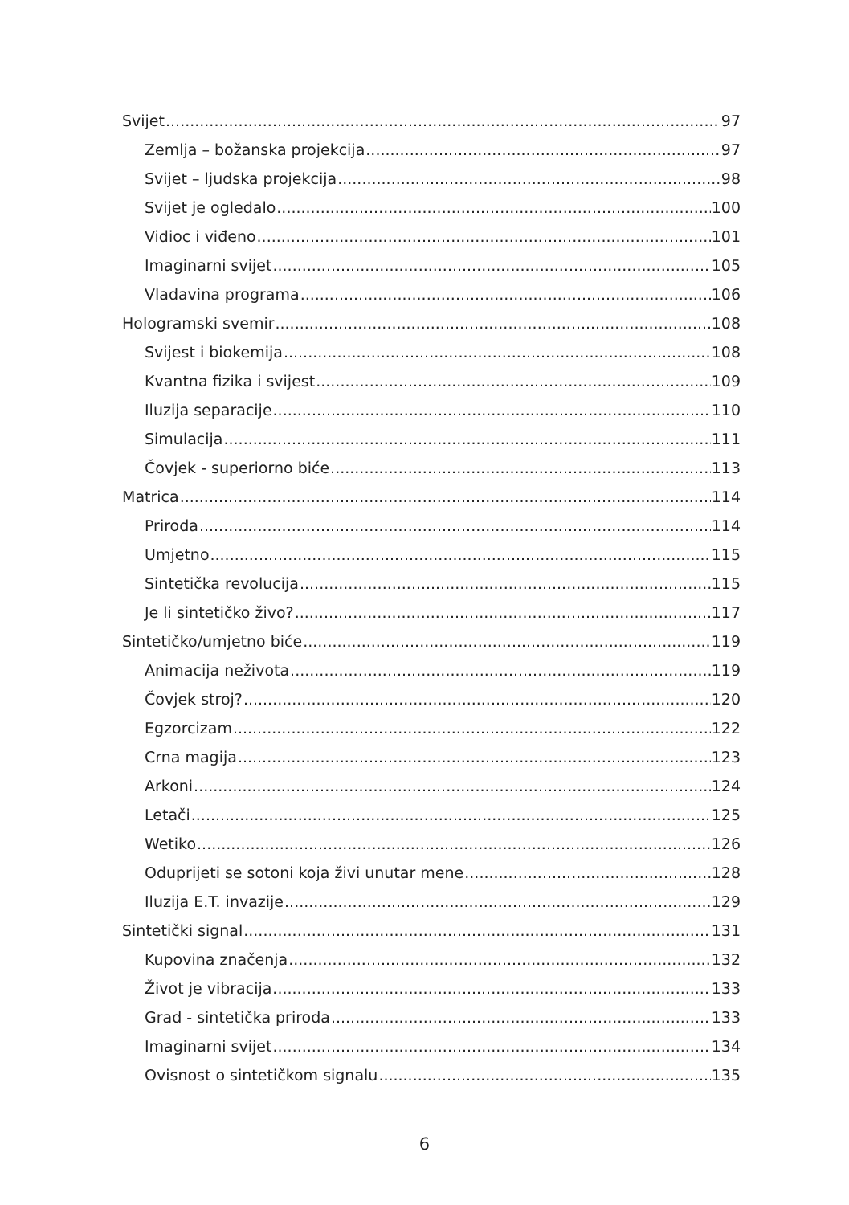Svijet 97
Zemlja – božanska projekcija 97
Svijet – ljudska projekcija 98
Svijet je ogledalo 100
Vidioc i viđeno 101
Imaginarni svijet 105
Vladavina programa 106
Hologramski svemir 108
Svijest i biokemija 108
Kvantna fizika i svijest 109
Iluzija separacije 110
Simulacija 111
Čovjek - superiorno biće 113
Matrica 114
Priroda 114
Umjetno 115
Sintetička revolucija 115
Je li sintetičko živo? 117
Sintetičko/umjetno biće 119
Animacija neživota 119
Čovjek stroj? 120
Egzorcizam 122
Crna magija 123
Arkoni 124
Letači 125
Wetiko 126
Oduprijeti se sotoni koja živi unutar mene 128
Iluzija E.T. invazije 129
Sintetički signal 131
Kupovina značenja 132
Život je vibracija 133
Grad - sintetička priroda 133
Imaginarni svijet 134
Ovisnost o sintetičkom signalu 135
6